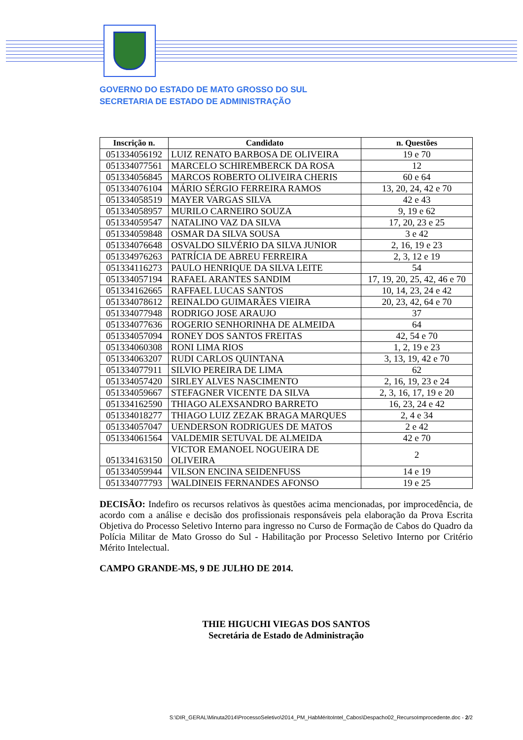GOVERNO DO ESTADO DE MATO GROSSO DO SUL
SECRETARIA DE ESTADO DE ADMINISTRAÇÃO
| Inscrição n. | Candidato | n. Questões |
| --- | --- | --- |
| 051334056192 | LUIZ RENATO BARBOSA DE OLIVEIRA | 19 e 70 |
| 051334077561 | MARCELO SCHIREMBERCK DA ROSA | 12 |
| 051334056845 | MARCOS ROBERTO OLIVEIRA CHERIS | 60 e 64 |
| 051334076104 | MÁRIO SÉRGIO FERREIRA RAMOS | 13, 20, 24, 42 e 70 |
| 051334058519 | MAYER VARGAS SILVA | 42 e 43 |
| 051334058957 | MURILO CARNEIRO SOUZA | 9, 19 e 62 |
| 051334059547 | NATALINO VAZ DA SILVA | 17, 20, 23 e 25 |
| 051334059848 | OSMAR DA SILVA SOUSA | 3 e 42 |
| 051334076648 | OSVALDO SILVÉRIO DA SILVA JUNIOR | 2, 16, 19 e 23 |
| 051334976263 | PATRÍCIA DE ABREU FERREIRA | 2, 3, 12 e 19 |
| 051334116273 | PAULO HENRIQUE DA SILVA LEITE | 54 |
| 051334057194 | RAFAEL ARANTES SANDIM | 17, 19, 20, 25, 42, 46 e 70 |
| 051334162665 | RAFFAEL LUCAS SANTOS | 10, 14, 23, 24 e 42 |
| 051334078612 | REINALDO GUIMARÃES VIEIRA | 20, 23, 42, 64 e 70 |
| 051334077948 | RODRIGO JOSE ARAUJO | 37 |
| 051334077636 | ROGERIO SENHORINHA DE ALMEIDA | 64 |
| 051334057094 | RONEY DOS SANTOS FREITAS | 42, 54 e 70 |
| 051334060308 | RONI LIMA RIOS | 1, 2, 19 e 23 |
| 051334063207 | RUDI CARLOS QUINTANA | 3, 13, 19, 42 e 70 |
| 051334077911 | SILVIO PEREIRA DE LIMA | 62 |
| 051334057420 | SIRLEY ALVES NASCIMENTO | 2, 16, 19, 23 e 24 |
| 051334059667 | STEFAGNER VICENTE DA SILVA | 2, 3, 16, 17, 19 e 20 |
| 051334162590 | THIAGO ALEXSANDRO BARRETO | 16, 23, 24 e 42 |
| 051334018277 | THIAGO LUIZ ZEZAK BRAGA MARQUES | 2, 4 e 34 |
| 051334057047 | UENDERSON RODRIGUES DE MATOS | 2 e 42 |
| 051334061564 | VALDEMIR SETUVAL DE ALMEIDA | 42 e 70 |
| 051334163150 | VICTOR EMANOEL NOGUEIRA DE OLIVEIRA | 2 |
| 051334059944 | VILSON ENCINA SEIDENFUSS | 14 e 19 |
| 051334077793 | WALDINEIS FERNANDES AFONSO | 19 e 25 |
DECISÃO: Indefiro os recursos relativos às questões acima mencionadas, por improcedência, de acordo com a análise e decisão dos profissionais responsáveis pela elaboração da Prova Escrita Objetiva do Processo Seletivo Interno para ingresso no Curso de Formação de Cabos do Quadro da Polícia Militar de Mato Grosso do Sul - Habilitação por Processo Seletivo Interno por Critério Mérito Intelectual.
CAMPO GRANDE-MS, 9 DE JULHO DE 2014.
THIE HIGUCHI VIEGAS DOS SANTOS
Secretária de Estado de Administração
S:\DIR_GERAL\Minuta2014\ProcessoSeletivo\2014_PM_HabMéritoIntel_Cabos\Despacho02_RecursoImprocedente.doc - 2/2